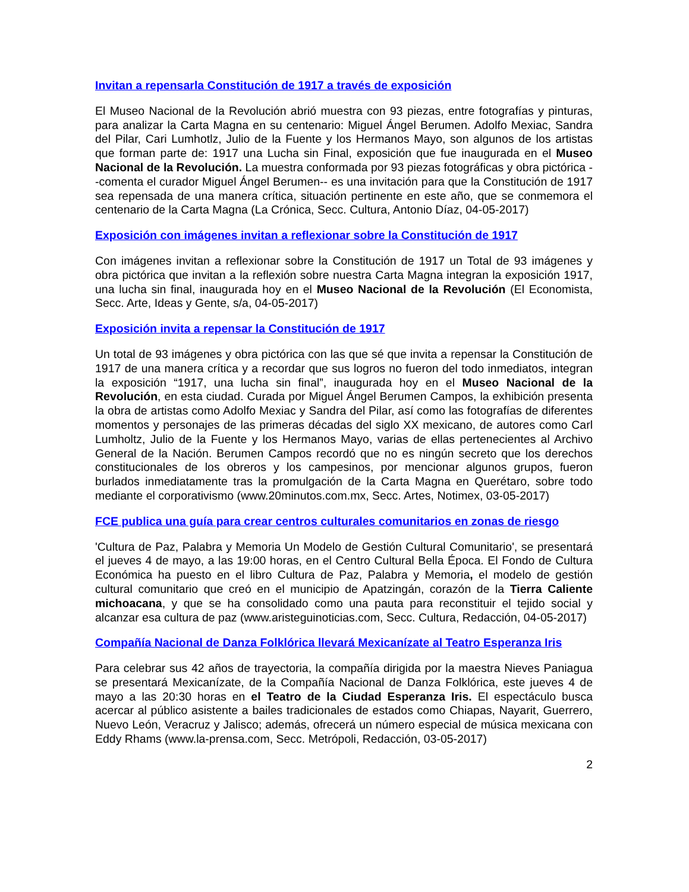Invitan a repensarla Constitución de 1917 a través de exposición
El Museo Nacional de la Revolución abrió muestra con 93 piezas, entre fotografías y pinturas, para analizar la Carta Magna en su centenario: Miguel Ángel Berumen. Adolfo Mexiac, Sandra del Pilar, Cari Lumhotlz, Julio de la Fuente y los Hermanos Mayo, son algunos de los artistas que forman parte de: 1917 una Lucha sin Final, exposición que fue inaugurada en el Museo Nacional de la Revolución. La muestra conformada por 93 piezas fotográficas y obra pictórica --comenta el curador Miguel Ángel Berumen-- es una invitación para que la Constitución de 1917 sea repensada de una manera crítica, situación pertinente en este año, que se conmemora el centenario de la Carta Magna (La Crónica, Secc. Cultura, Antonio Díaz, 04-05-2017)
Exposición con imágenes invitan a reflexionar sobre la Constitución de 1917
Con imágenes invitan a reflexionar sobre la Constitución de 1917 un Total de 93 imágenes y obra pictórica que invitan a la reflexión sobre nuestra Carta Magna integran la exposición 1917, una lucha sin final, inaugurada hoy en el Museo Nacional de la Revolución (El Economista, Secc. Arte, Ideas y Gente, s/a, 04-05-2017)
Exposición invita a repensar la Constitución de 1917
Un total de 93 imágenes y obra pictórica con las que sé que invita a repensar la Constitución de 1917 de una manera crítica y a recordar que sus logros no fueron del todo inmediatos, integran la exposición “1917, una lucha sin final”, inaugurada hoy en el Museo Nacional de la Revolución, en esta ciudad. Curada por Miguel Ángel Berumen Campos, la exhibición presenta la obra de artistas como Adolfo Mexiac y Sandra del Pilar, así como las fotografías de diferentes momentos y personajes de las primeras décadas del siglo XX mexicano, de autores como Carl Lumholtz, Julio de la Fuente y los Hermanos Mayo, varias de ellas pertenecientes al Archivo General de la Nación. Berumen Campos recordó que no es ningún secreto que los derechos constitucionales de los obreros y los campesinos, por mencionar algunos grupos, fueron burlados inmediatamente tras la promulgación de la Carta Magna en Querétaro, sobre todo mediante el corporativismo (www.20minutos.com.mx, Secc. Artes, Notimex, 03-05-2017)
FCE publica una guía para crear centros culturales comunitarios en zonas de riesgo
'Cultura de Paz, Palabra y Memoria Un Modelo de Gestión Cultural Comunitario', se presentará el jueves 4 de mayo, a las 19:00 horas, en el Centro Cultural Bella Época. El Fondo de Cultura Económica ha puesto en el libro Cultura de Paz, Palabra y Memoria, el modelo de gestión cultural comunitario que creó en el municipio de Apatzingán, corazón de la Tierra Caliente michoacana, y que se ha consolidado como una pauta para reconstituir el tejido social y alcanzar esa cultura de paz (www.aristeguinoticias.com, Secc. Cultura, Redacción, 04-05-2017)
Compañía Nacional de Danza Folklórica llevará Mexicanízate al Teatro Esperanza Iris
Para celebrar sus 42 años de trayectoria, la compañía dirigida por la maestra Nieves Paniagua se presentará Mexicanízate, de la Compañía Nacional de Danza Folklórica, este jueves 4 de mayo a las 20:30 horas en el Teatro de la Ciudad Esperanza Iris. El espectáculo busca acercar al público asistente a bailes tradicionales de estados como Chiapas, Nayarit, Guerrero, Nuevo León, Veracruz y Jalisco; además, ofrecerá un número especial de música mexicana con Eddy Rhams (www.la-prensa.com, Secc. Metrópoli, Redacción, 03-05-2017)
2